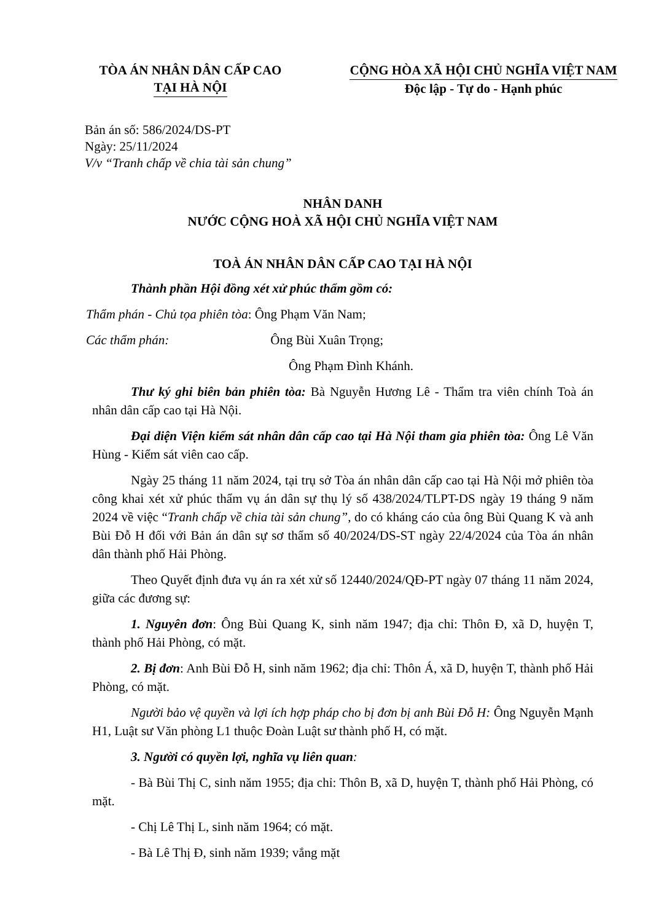TÒA ÁN NHÂN DÂN CẤP CAO
TẠI HÀ NỘI
CỘNG HÒA XÃ HỘI CHỦ NGHĨA VIỆT NAM
Độc lập - Tự do - Hạnh phúc
Bản án số: 586/2024/DS-PT
Ngày: 25/11/2024
V/v “Tranh chấp về chia tài sản chung”
NHÂN DANH
NƯỚC CỘNG HOÀ XÃ HỘI CHỦ NGHĨA VIỆT NAM
TOÀ ÁN NHÂN DÂN CẤP CAO TẠI HÀ NỘI
Thành phần Hội đồng xét xử phúc thẩm gồm có:
Thẩm phán - Chủ tọa phiên tòa: Ông Phạm Văn Nam;
Các thẩm phán: Ông Bùi Xuân Trọng;
Ông Phạm Đình Khánh.
Thư ký ghi biên bản phiên tòa: Bà Nguyễn Hương Lê - Thẩm tra viên chính Toà án nhân dân cấp cao tại Hà Nội.
Đại diện Viện kiểm sát nhân dân cấp cao tại Hà Nội tham gia phiên tòa: Ông Lê Văn Hùng - Kiểm sát viên cao cấp.
Ngày 25 tháng 11 năm 2024, tại trụ sở Tòa án nhân dân cấp cao tại Hà Nội mở phiên tòa công khai xét xử phúc thẩm vụ án dân sự thụ lý số 438/2024/TLPT-DS ngày 19 tháng 9 năm 2024 về việc “Tranh chấp về chia tài sản chung”, do có kháng cáo của ông Bùi Quang K và anh Bùi Đỗ H đối với Bản án dân sự sơ thẩm số 40/2024/DS-ST ngày 22/4/2024 của Tòa án nhân dân thành phố Hải Phòng.
Theo Quyết định đưa vụ án ra xét xử số 12440/2024/QĐ-PT ngày 07 tháng 11 năm 2024, giữa các đương sự:
1. Nguyên đơn: Ông Bùi Quang K, sinh năm 1947; địa chỉ: Thôn Đ, xã D, huyện T, thành phố Hải Phòng, có mặt.
2. Bị đơn: Anh Bùi Đỗ H, sinh năm 1962; địa chỉ: Thôn Á, xã D, huyện T, thành phố Hải Phòng, có mặt.
Người bảo vệ quyền và lợi ích hợp pháp cho bị đơn bị anh Bùi Đỗ H: Ông Nguyễn Mạnh H1, Luật sư Văn phòng L1 thuộc Đoàn Luật sư thành phố H, có mặt.
3. Người có quyền lợi, nghĩa vụ liên quan:
- Bà Bùi Thị C, sinh năm 1955; địa chỉ: Thôn B, xã D, huyện T, thành phố Hải Phòng, có mặt.
- Chị Lê Thị L, sinh năm 1964; có mặt.
- Bà Lê Thị Đ, sinh năm 1939; vắng mặt